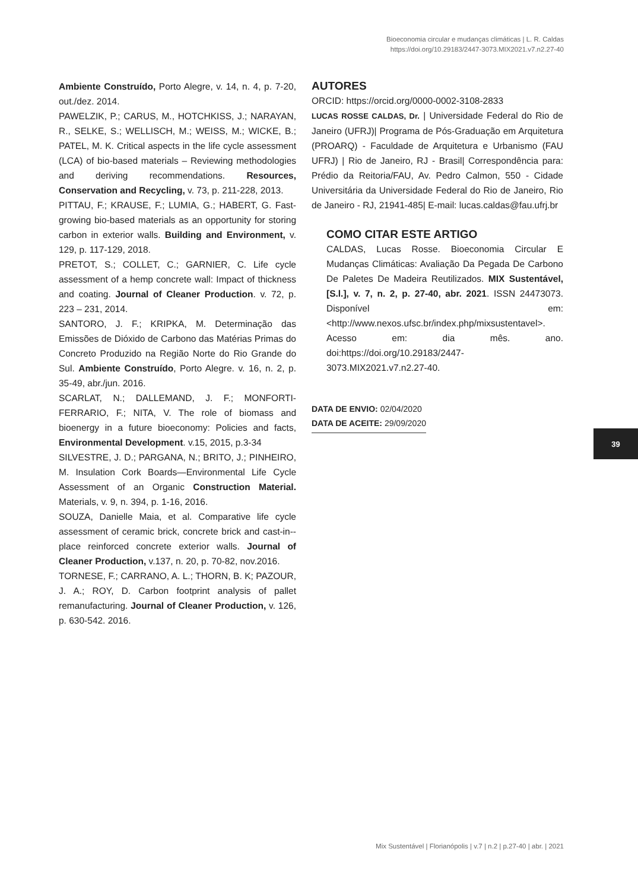Bioeconomia circular e mudanças climáticas | L. R. Caldas
https://doi.org/10.29183/2447-3073.MIX2021.v7.n2.27-40
Ambiente Construído, Porto Alegre, v. 14, n. 4, p. 7-20, out./dez. 2014.
PAWELZIK, P.; CARUS, M., HOTCHKISS, J.; NARAYAN, R., SELKE, S.; WELLISCH, M.; WEISS, M.; WICKE, B.; PATEL, M. K. Critical aspects in the life cycle assessment (LCA) of bio-based materials – Reviewing methodologies and deriving recommendations. Resources, Conservation and Recycling, v. 73, p. 211-228, 2013.
PITTAU, F.; KRAUSE, F.; LUMIA, G.; HABERT, G. Fast-growing bio-based materials as an opportunity for storing carbon in exterior walls. Building and Environment, v. 129, p. 117-129, 2018.
PRETOT, S.; COLLET, C.; GARNIER, C. Life cycle assessment of a hemp concrete wall: Impact of thickness and coating. Journal of Cleaner Production. v. 72, p. 223 – 231, 2014.
SANTORO, J. F.; KRIPKA, M. Determinação das Emissões de Dióxido de Carbono das Matérias Primas do Concreto Produzido na Região Norte do Rio Grande do Sul. Ambiente Construído, Porto Alegre. v. 16, n. 2, p. 35-49, abr./jun. 2016.
SCARLAT, N.; DALLEMAND, J. F.; MONFORTI-FERRARIO, F.; NITA, V. The role of biomass and bioenergy in a future bioeconomy: Policies and facts, Environmental Development. v.15, 2015, p.3-34
SILVESTRE, J. D.; PARGANA, N.; BRITO, J.; PINHEIRO, M. Insulation Cork Boards—Environmental Life Cycle Assessment of an Organic Construction Material. Materials, v. 9, n. 394, p. 1-16, 2016.
SOUZA, Danielle Maia, et al. Comparative life cycle assessment of ceramic brick, concrete brick and cast-in--place reinforced concrete exterior walls. Journal of Cleaner Production, v.137, n. 20, p. 70-82, nov.2016.
TORNESE, F.; CARRANO, A. L.; THORN, B. K; PAZOUR, J. A.; ROY, D. Carbon footprint analysis of pallet remanufacturing. Journal of Cleaner Production, v. 126, p. 630-542. 2016.
AUTORES
ORCID: https://orcid.org/0000-0002-3108-2833
LUCAS ROSSE CALDAS, Dr. | Universidade Federal do Rio de Janeiro (UFRJ)| Programa de Pós-Graduação em Arquitetura (PROARQ) - Faculdade de Arquitetura e Urbanismo (FAU UFRJ) | Rio de Janeiro, RJ - Brasil| Correspondência para: Prédio da Reitoria/FAU, Av. Pedro Calmon, 550 - Cidade Universitária da Universidade Federal do Rio de Janeiro, Rio de Janeiro - RJ, 21941-485| E-mail: lucas.caldas@fau.ufrj.br
COMO CITAR ESTE ARTIGO
CALDAS, Lucas Rosse. Bioeconomia Circular E Mudanças Climáticas: Avaliação Da Pegada De Carbono De Paletes De Madeira Reutilizados. MIX Sustentável, [S.l.], v. 7, n. 2, p. 27-40, abr. 2021. ISSN 24473073. Disponível em:<http://www.nexos.ufsc.br/index.php/mixsustentavel>. Acesso em: dia mês. ano. doi:https://doi.org/10.29183/2447-3073.MIX2021.v7.n2.27-40.
DATA DE ENVIO: 02/04/2020
DATA DE ACEITE: 29/09/2020
39
Mix Sustentável | Florianópolis | v.7 | n.2 | p.27-40 | abr. | 2021